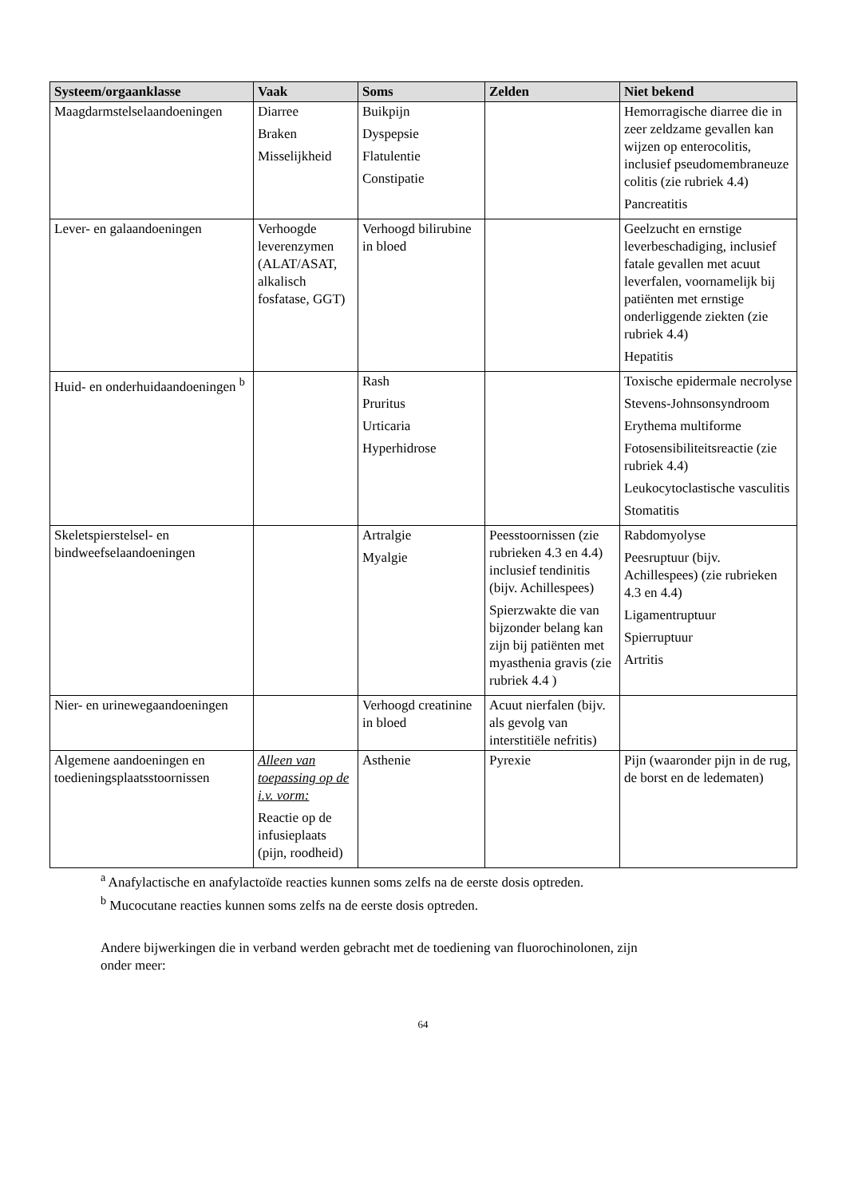| Systeem/orgaanklasse | Vaak | Soms | Zelden | Niet bekend |
| --- | --- | --- | --- | --- |
| Maagdarmstelselaandoeningen | Diarree Braken Misselijkheid | Buikpijn Dyspepsie Flatulentie Constipatie | | Hemorragische diarree die in zeer zeldzame gevallen kan wijzen op enterocolitis, inclusief pseudomembraneuze colitis (zie rubriek 4.4) Pancreatitis |
| Lever- en galaandoeningen | Verhoogde leverenzymen (ALAT/ASAT, alkalisch fosfatase, GGT) | Verhoogd bilirubine in bloed | | Geelzucht en ernstige leverbeschadiging, inclusief fatale gevallen met acuut leverfalen, voornamelijk bij patiënten met ernstige onderliggende ziekten (zie rubriek 4.4) Hepatitis |
| Huid- en onderhuidaandoeningen <sup>b</sup> | | Rash Pruritus Urticaria Hyperhidrose | | Toxische epidermale necrolyse Stevens-Johnsonsyndroom Erythema multiforme Fotosensibiliteitsreactie (zie rubriek 4.4) Leukocytoclastische vasculitis Stomatitis |
| Skeletspierstelsel- en bindweefselaandoeningen | | Artralgie Myalgie | Peesstoornissen (zie rubrieken 4.3 en 4.4) inclusief tendinitis (bijv. Achillespees) Spierzwakte die van bijzonder belang kan zijn bij patiënten met myasthenia gravis (zie rubriek 4.4 ) | Rabdomyolyse Peesruptuur (bijv. Achillespees) (zie rubrieken 4.3 en 4.4) Ligamentruptuur Spierruptuur Artritis |
| Nier- en urinewegaandoeningen | | Verhoogd creatinine in bloed | Acuut nierfalen (bijv. als gevolg van interstitiële nefritis) | |
| Algemene aandoeningen en toedieningsplaatsstoornissen | Alleen van toepassing op de i.v. vorm: Reactie op de infusieplaats (pijn, roodheid) | Asthenie | Pyrexie | Pijn (waaronder pijn in de rug, de borst en de ledematen) |
<sup>a</sup> Anafylactische en anafylactoïde reacties kunnen soms zelfs na de eerste dosis optreden.
<sup>b</sup> Mucocutane reacties kunnen soms zelfs na de eerste dosis optreden.
Andere bijwerkingen die in verband werden gebracht met de toediening van fluorochinolonen, zijn
onder meer:
64